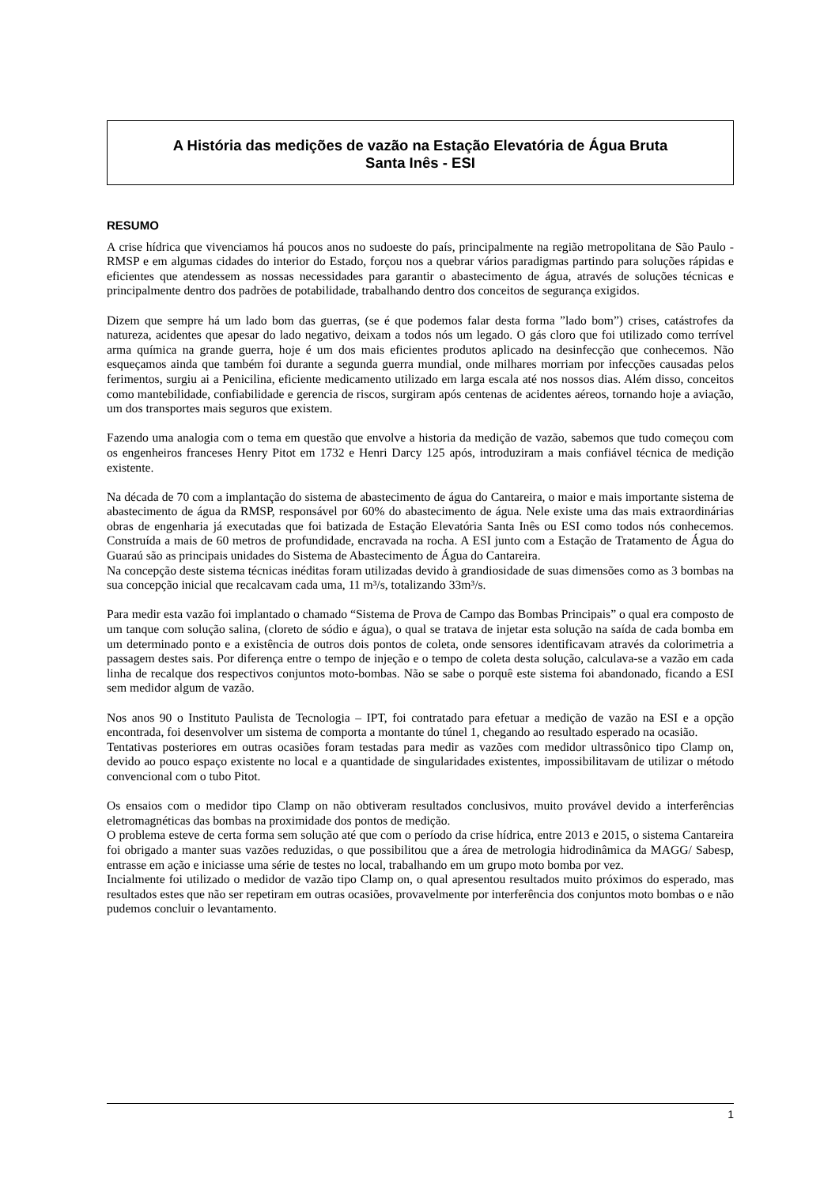A História das medições de vazão na Estação Elevatória de Água Bruta
Santa Inês - ESI
RESUMO
A crise hídrica que vivenciamos há poucos anos no sudoeste do país, principalmente na região metropolitana de São Paulo - RMSP e em algumas cidades do interior do Estado, forçou nos a quebrar vários paradigmas partindo para soluções rápidas e eficientes que atendessem as nossas necessidades para garantir o abastecimento de água, através de soluções técnicas e principalmente dentro dos padrões de potabilidade, trabalhando dentro dos conceitos de segurança exigidos.
Dizem que sempre há um lado bom das guerras, (se é que podemos falar desta forma ”lado bom”) crises, catástrofes da natureza, acidentes que apesar do lado negativo, deixam a todos nós um legado. O gás cloro que foi utilizado como terrível arma química na grande guerra, hoje é um dos mais eficientes produtos aplicado na desinfecção que conhecemos. Não esqueçamos ainda que também foi durante a segunda guerra mundial, onde milhares morriam por infecções causadas pelos ferimentos, surgiu ai a Penicilina, eficiente medicamento utilizado em larga escala até nos nossos dias. Além disso, conceitos como mantebilidade, confiabilidade e gerencia de riscos, surgiram após centenas de acidentes aéreos, tornando hoje a aviação, um dos transportes mais seguros que existem.
Fazendo uma analogia com o tema em questão que envolve a historia da medição de vazão, sabemos que tudo começou com os engenheiros franceses Henry Pitot em 1732 e Henri Darcy 125 após, introduziram a mais confiável técnica de medição existente.
Na década de 70 com a implantação do sistema de abastecimento de água do Cantareira, o maior e mais importante sistema de abastecimento de água da RMSP, responsável por 60% do abastecimento de água. Nele existe uma das mais extraordinárias obras de engenharia já executadas que foi batizada de Estação Elevatória Santa Inês ou ESI como todos nós conhecemos. Construída a mais de 60 metros de profundidade, encravada na rocha. A ESI junto com a Estação de Tratamento de Água do Guaraú são as principais unidades do Sistema de Abastecimento de Água do Cantareira.
Na concepção deste sistema técnicas inéditas foram utilizadas devido à grandiosidade de suas dimensões como as 3 bombas na sua concepção inicial que recalcavam cada uma, 11 m³/s, totalizando 33m³/s.
Para medir esta vazão foi implantado o chamado “Sistema de Prova de Campo das Bombas Principais” o qual era composto de um tanque com solução salina, (cloreto de sódio e água), o qual se tratava de injetar esta solução na saída de cada bomba em um determinado ponto e a existência de outros dois pontos de coleta, onde sensores identificavam através da colorimetria a passagem destes sais. Por diferença entre o tempo de injeção e o tempo de coleta desta solução, calculava-se a vazão em cada linha de recalque dos respectivos conjuntos moto-bombas. Não se sabe o porquê este sistema foi abandonado, ficando a ESI sem medidor algum de vazão.
Nos anos 90 o Instituto Paulista de Tecnologia – IPT, foi contratado para efetuar a medição de vazão na ESI e a opção encontrada, foi desenvolver um sistema de comporta a montante do túnel 1, chegando ao resultado esperado na ocasião.
Tentativas posteriores em outras ocasiões foram testadas para medir as vazões com medidor ultrassônico tipo Clamp on, devido ao pouco espaço existente no local e a quantidade de singularidades existentes, impossibilitavam de utilizar o método convencional com o tubo Pitot.
Os ensaios com o medidor tipo Clamp on não obtiveram resultados conclusivos, muito provável devido a interferências eletromagnéticas das bombas na proximidade dos pontos de medição.
O problema esteve de certa forma sem solução até que com o período da crise hídrica, entre 2013 e 2015, o sistema Cantareira foi obrigado a manter suas vazões reduzidas, o que possibilitou que a área de metrologia hidrodinâmica da MAGG/ Sabesp, entrasse em ação e iniciasse uma série de testes no local, trabalhando em um grupo moto bomba por vez.
Incialmente foi utilizado o medidor de vazão tipo Clamp on, o qual apresentou resultados muito próximos do esperado, mas resultados estes que não ser repetiram em outras ocasiões, provavelmente por interferência dos conjuntos moto bombas o e não pudemos concluir o levantamento.
1